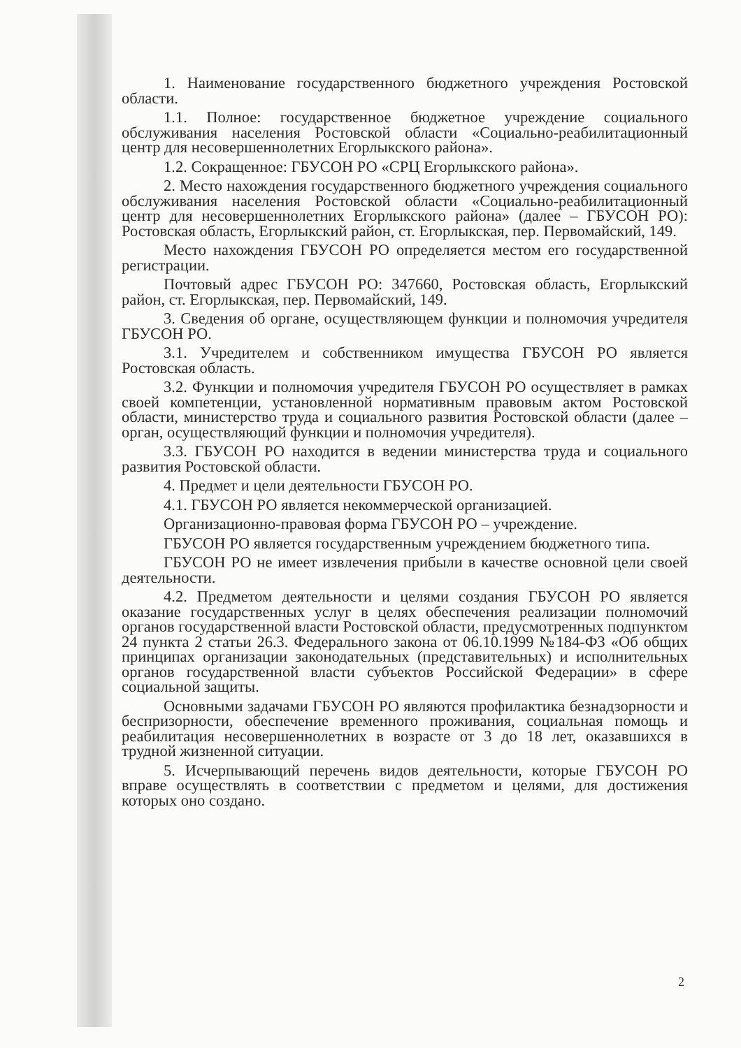1. Наименование государственного бюджетного учреждения Ростовской области.
1.1. Полное: государственное бюджетное учреждение социального обслуживания населения Ростовской области «Социально-реабилитационный центр для несовершеннолетних Егорлыкского района».
1.2. Сокращенное: ГБУСОН РО «СРЦ Егорлыкского района».
2. Место нахождения государственного бюджетного учреждения социального обслуживания населения Ростовской области «Социально-реабилитационный центр для несовершеннолетних Егорлыкского района» (далее – ГБУСОН РО): Ростовская область, Егорлыкский район, ст. Егорлыкская, пер. Первомайский, 149.
Место нахождения ГБУСОН РО определяется местом его государственной регистрации.
Почтовый адрес ГБУСОН РО: 347660, Ростовская область, Егорлыкский район, ст. Егорлыкская, пер. Первомайский, 149.
3. Сведения об органе, осуществляющем функции и полномочия учредителя ГБУСОН РО.
3.1. Учредителем и собственником имущества ГБУСОН РО является Ростовская область.
3.2. Функции и полномочия учредителя ГБУСОН РО осуществляет в рамках своей компетенции, установленной нормативным правовым актом Ростовской области, министерство труда и социального развития Ростовской области (далее – орган, осуществляющий функции и полномочия учредителя).
3.3. ГБУСОН РО находится в ведении министерства труда и социального развития Ростовской области.
4. Предмет и цели деятельности ГБУСОН РО.
4.1. ГБУСОН РО является некоммерческой организацией.
Организационно-правовая форма ГБУСОН РО – учреждение.
ГБУСОН РО является государственным учреждением бюджетного типа.
ГБУСОН РО не имеет извлечения прибыли в качестве основной цели своей деятельности.
4.2. Предметом деятельности и целями создания ГБУСОН РО является оказание государственных услуг в целях обеспечения реализации полномочий органов государственной власти Ростовской области, предусмотренных подпунктом 24 пункта 2 статьи 26.3. Федерального закона от 06.10.1999 №184-ФЗ «Об общих принципах организации законодательных (представительных) и исполнительных органов государственной власти субъектов Российской Федерации» в сфере социальной защиты.
Основными задачами ГБУСОН РО являются профилактика безнадзорности и беспризорности, обеспечение временного проживания, социальная помощь и реабилитация несовершеннолетних в возрасте от 3 до 18 лет, оказавшихся в трудной жизненной ситуации.
5. Исчерпывающий перечень видов деятельности, которые ГБУСОН РО вправе осуществлять в соответствии с предметом и целями, для достижения которых оно создано.
2